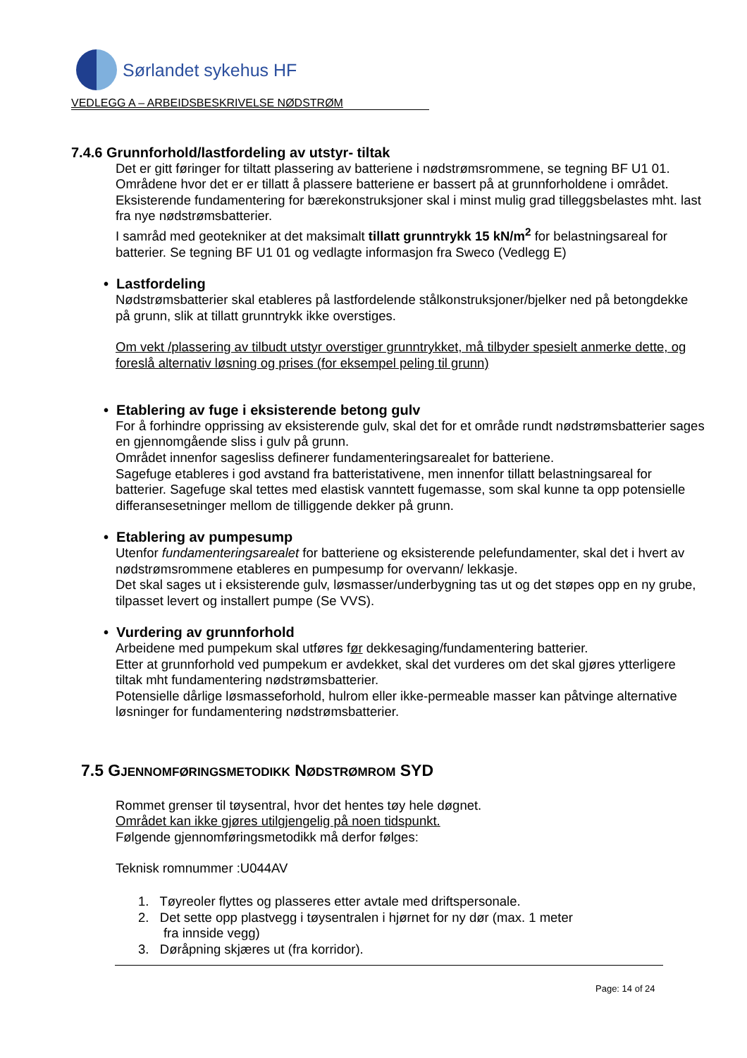Sørlandet sykehus HF
VEDLEGG A – ARBEIDSBESKRIVELSE NØDSTRØM
7.4.6 Grunnforhold/lastfordeling av utstyr- tiltak
Det er gitt føringer for tiltatt plassering av batteriene i nødstrømsrommene, se tegning BF U1 01. Områdene hvor det er er tillatt å plassere batteriene er bassert på at grunnforholdene i området. Eksisterende fundamentering for bærekonstruksjoner skal i minst mulig grad tilleggsbelastes mht. last fra nye nødstrømsbatterier.
I samråd med geotekniker at det maksimalt tillatt grunntrykk 15 kN/m<sup>2</sup> for belastningsareal for batterier. Se tegning BF U1 01 og vedlagte informasjon fra Sweco (Vedlegg E)
• Lastfordeling
Nødstrømsbatterier skal etableres på lastfordelende stålkonstruksjoner/bjelker ned på betongdekke på grunn, slik at tillatt grunntrykk ikke overstiges.
Om vekt /plassering av tilbudt utstyr overstiger grunntrykket, må tilbyder spesielt anmerke dette, og foreslå alternativ løsning og prises (for eksempel peling til grunn)
• Etablering av fuge i eksisterende betong gulv
For å forhindre opprissing av eksisterende gulv, skal det for et område rundt nødstrømsbatterier sages en gjennomgående sliss i gulv på grunn.
Området innenfor sagesliss definerer fundamenteringsarealet for batteriene.
Sagefuge etableres i god avstand fra batteristativene, men innenfor tillatt belastningsareal for batterier. Sagefuge skal tettes med elastisk vanntett fugemasse, som skal kunne ta opp potensielle differansesetninger mellom de tilliggende dekker på grunn.
• Etablering av pumpesump
Utenfor fundamenteringsarealet for batteriene og eksisterende pelefundamenter, skal det i hvert av nødstrømsrommene etableres en pumpesump for overvann/ lekkasje.
Det skal sages ut i eksisterende gulv, løsmasser/underbygning tas ut og det støpes opp en ny grube, tilpasset levert og installert pumpe (Se VVS).
• Vurdering av grunnforhold
Arbeidene med pumpekum skal utføres før dekkesaging/fundamentering batterier.
Etter at grunnforhold ved pumpekum er avdekket, skal det vurderes om det skal gjøres ytterligere tiltak mht fundamentering nødstrømsbatterier.
Potensielle dårlige løsmasseforhold, hulrom eller ikke-permeable masser kan påtvinge alternative løsninger for fundamentering nødstrømsbatterier.
7.5 GJENNOMFØRINGSMETODIKK NØDSTRØMROM SYD
Rommet grenser til tøysentral, hvor det hentes tøy hele døgnet.
Området kan ikke gjøres utilgjengelig på noen tidspunkt.
Følgende gjennomføringsmetodikk må derfor følges:
Teknisk romnummer :U044AV
1. Tøyreoler flyttes og plasseres etter avtale med driftspersonale.
2. Det sette opp plastvegg i tøysentralen i hjørnet for ny dør (max. 1 meter
fra innside vegg)
3. Døråpning skjæres ut (fra korridor).
Page: 14 of 24